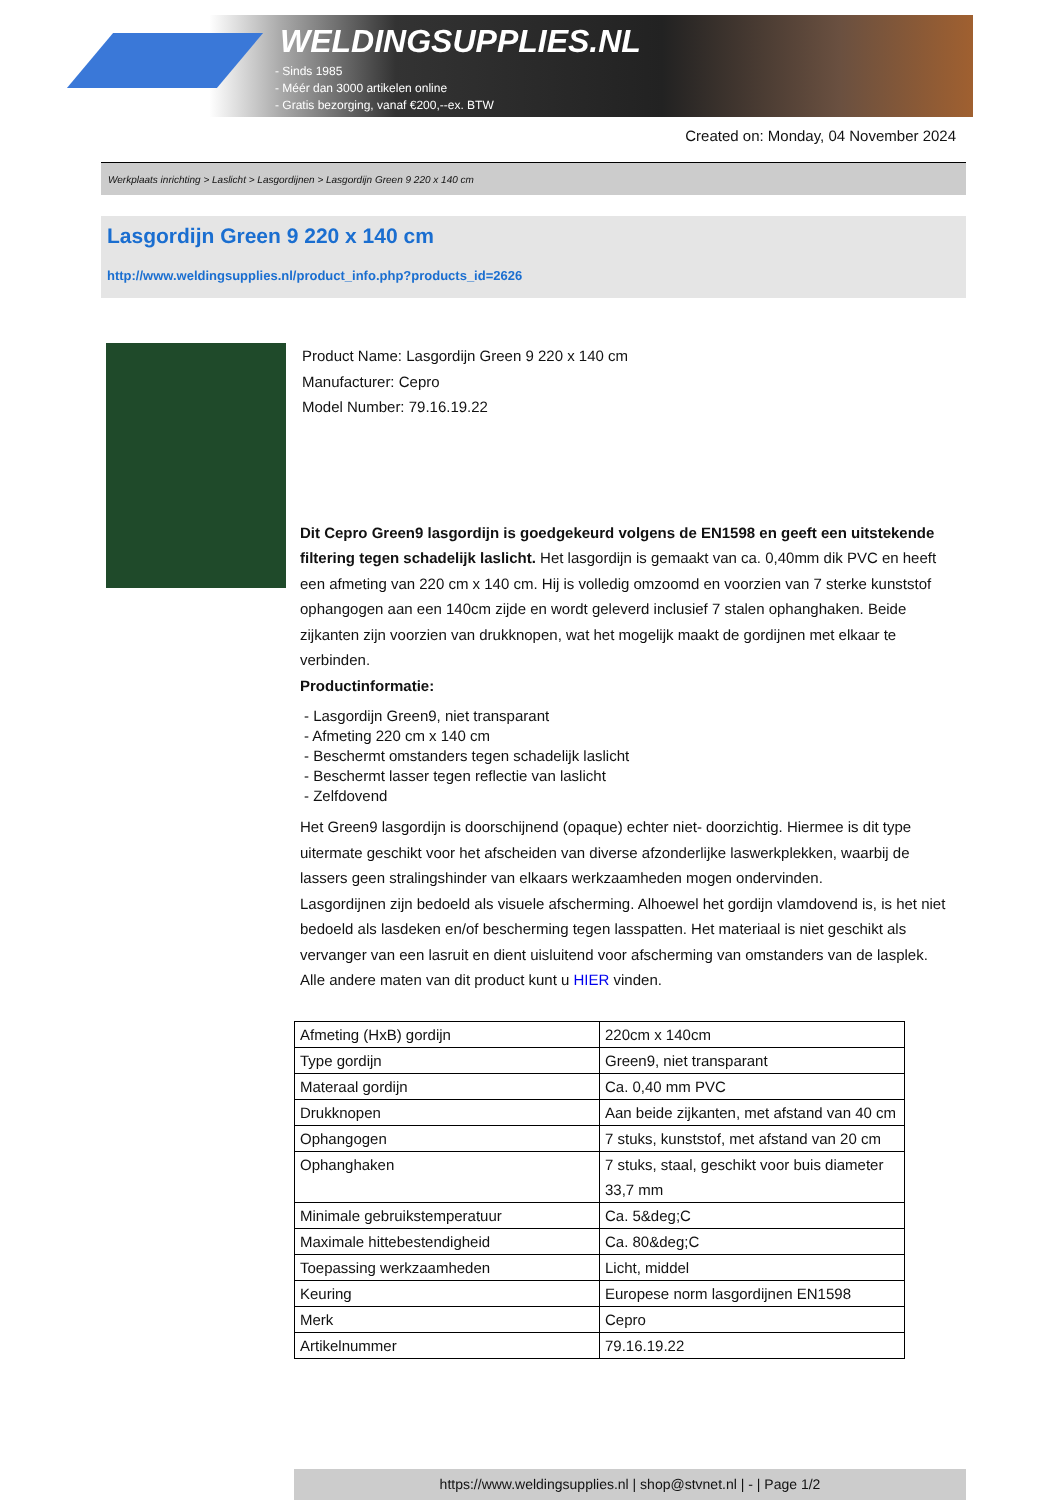WELDINGSUPPLIES.NL
- Sinds 1985
- Méér dan 3000 artikelen online
- Gratis bezorging, vanaf €200,--ex. BTW
Created on: Monday, 04 November 2024
Werkplaats inrichting > Laslicht > Lasgordijnen > Lasgordijn Green 9 220 x 140 cm
Lasgordijn Green 9 220 x 140 cm
http://www.weldingsupplies.nl/product_info.php?products_id=2626
Product Name: Lasgordijn Green 9 220 x 140 cm
Manufacturer: Cepro
Model Number: 79.16.19.22
Dit Cepro Green9 lasgordijn is goedgekeurd volgens de EN1598 en geeft een uitstekende filtering tegen schadelijk laslicht. Het lasgordijn is gemaakt van ca. 0,40mm dik PVC en heeft een afmeting van 220 cm x 140 cm. Hij is volledig omzoomd en voorzien van 7 sterke kunststof ophangogen aan een 140cm zijde en wordt geleverd inclusief 7 stalen ophanghaken. Beide zijkanten zijn voorzien van drukknopen, wat het mogelijk maakt de gordijnen met elkaar te verbinden.
Productinformatie:
- Lasgordijn Green9, niet transparant
- Afmeting 220 cm x 140 cm
- Beschermt omstanders tegen schadelijk laslicht
- Beschermt lasser tegen reflectie van laslicht
- Zelfdovend
Het Green9 lasgordijn is doorschijnend (opaque) echter niet- doorzichtig. Hiermee is dit type uitermate geschikt voor het afscheiden van diverse afzonderlijke laswerkplekken, waarbij de lassers geen stralingshinder van elkaars werkzaamheden mogen ondervinden.
Lasgordijnen zijn bedoeld als visuele afscherming. Alhoewel het gordijn vlamdovend is, is het niet bedoeld als lasdeken en/of bescherming tegen lasspatten. Het materiaal is niet geschikt als vervanger van een lasruit en dient uisluitend voor afscherming van omstanders van de lasplek.
Alle andere maten van dit product kunt u HIER vinden.
| Afmeting (HxB) gordijn | 220cm x 140cm |
| Type gordijn | Green9, niet transparant |
| Materaal gordijn | Ca. 0,40 mm PVC |
| Drukknopen | Aan beide zijkanten, met afstand van 40 cm |
| Ophangogen | 7 stuks, kunststof, met afstand van 20 cm |
| Ophanghaken | 7 stuks, staal, geschikt voor buis diameter 33,7 mm |
| Minimale gebruikstemperatuur | Ca. 5&deg;C |
| Maximale hittebestendigheid | Ca. 80&deg;C |
| Toepassing werkzaamheden | Licht, middel |
| Keuring | Europese norm lasgordijnen EN1598 |
| Merk | Cepro |
| Artikelnummer | 79.16.19.22 |
https://www.weldingsupplies.nl | shop@stvnet.nl | - | Page 1/2